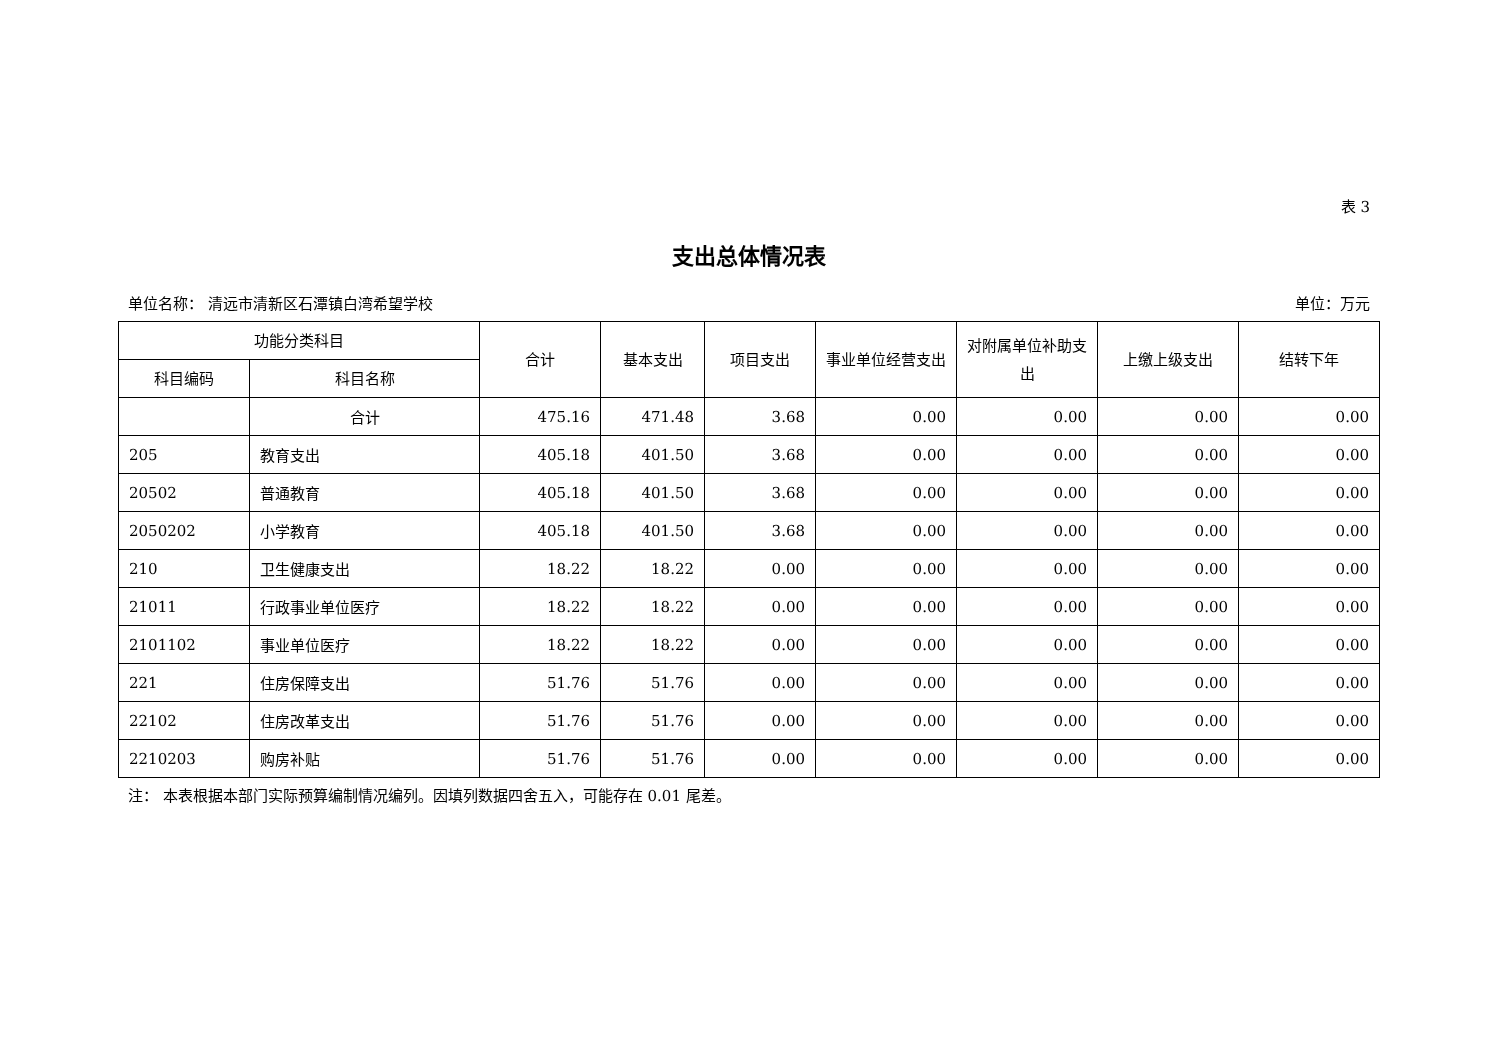表 3
支出总体情况表
单位名称： 清远市清新区石潭镇白湾希望学校 单位：万元
| 功能分类科目 | | 合计 | 基本支出 | 项目支出 | 事业单位经营支出 | 对附属单位补助支出 | 上缴上级支出 | 结转下年 |
| --- | --- | --- | --- | --- | --- | --- | --- | --- |
| 科目编码 | 科目名称 | | | | | | | |
| | 合计 | 475.16 | 471.48 | 3.68 | 0.00 | 0.00 | 0.00 | 0.00 |
| 205 | 教育支出 | 405.18 | 401.50 | 3.68 | 0.00 | 0.00 | 0.00 | 0.00 |
| 20502 | 普通教育 | 405.18 | 401.50 | 3.68 | 0.00 | 0.00 | 0.00 | 0.00 |
| 2050202 | 小学教育 | 405.18 | 401.50 | 3.68 | 0.00 | 0.00 | 0.00 | 0.00 |
| 210 | 卫生健康支出 | 18.22 | 18.22 | 0.00 | 0.00 | 0.00 | 0.00 | 0.00 |
| 21011 | 行政事业单位医疗 | 18.22 | 18.22 | 0.00 | 0.00 | 0.00 | 0.00 | 0.00 |
| 2101102 | 事业单位医疗 | 18.22 | 18.22 | 0.00 | 0.00 | 0.00 | 0.00 | 0.00 |
| 221 | 住房保障支出 | 51.76 | 51.76 | 0.00 | 0.00 | 0.00 | 0.00 | 0.00 |
| 22102 | 住房改革支出 | 51.76 | 51.76 | 0.00 | 0.00 | 0.00 | 0.00 | 0.00 |
| 2210203 | 购房补贴 | 51.76 | 51.76 | 0.00 | 0.00 | 0.00 | 0.00 | 0.00 |
注： 本表根据本部门实际预算编制情况编列。因填列数据四舍五入，可能存在 0.01 尾差。